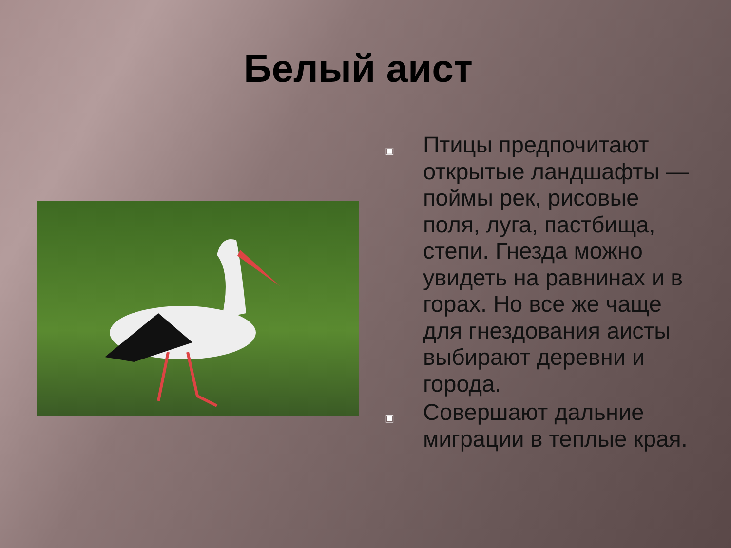Белый аист
▣
Птицы предпочитают открытые ландшафты — поймы рек, рисовые поля, луга, пастбища, степи. Гнезда можно увидеть на равнинах и в горах. Но все же чаще для гнездования аисты выбирают деревни и города.
▣
Совершают дальние миграции в теплые края.